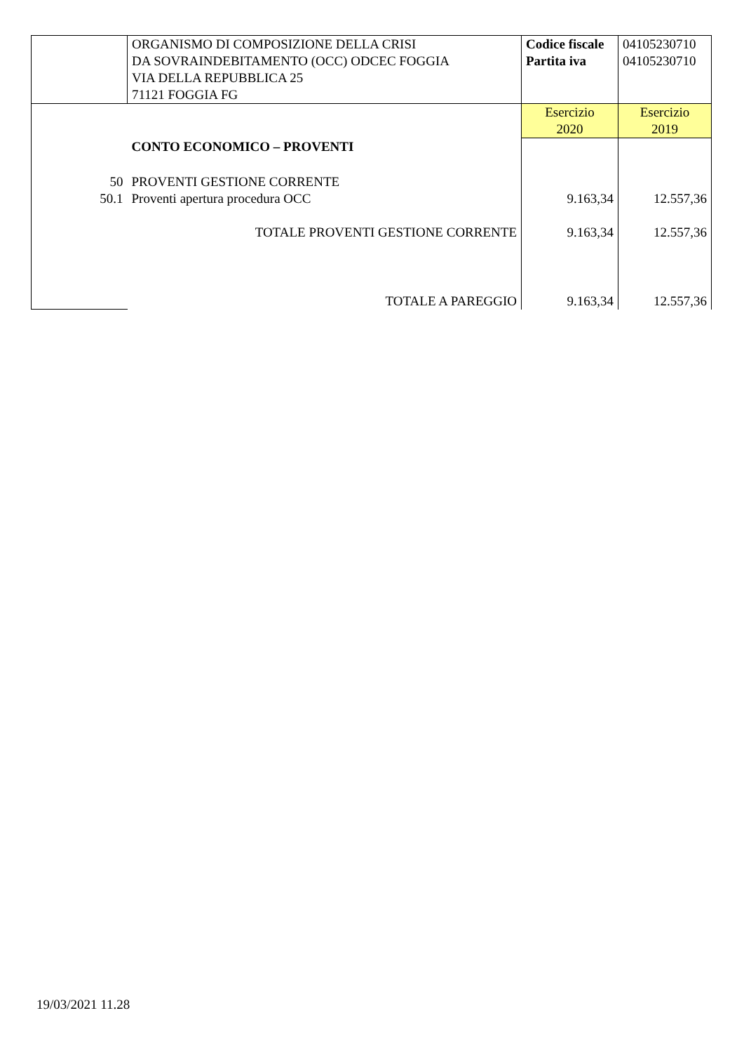| | ORGANISMO DI COMPOSIZIONE DELLA CRISI DA SOVRAINDEBITAMENTO (OCC) ODCEC FOGGIA VIA DELLA REPUBBLICA 25 71121 FOGGIA FG | Codice fiscale Partita iva | 04105230710 04105230710 |
| | | Esercizio 2020 | Esercizio 2019 |
| | CONTO ECONOMICO – PROVENTI | | |
| 50 | PROVENTI GESTIONE CORRENTE | | |
| 50.1 | Proventi apertura procedura OCC | 9.163,34 | 12.557,36 |
| | TOTALE PROVENTI GESTIONE CORRENTE | 9.163,34 | 12.557,36 |
| | TOTALE A PAREGGIO | 9.163,34 | 12.557,36 |
19/03/2021 11.28